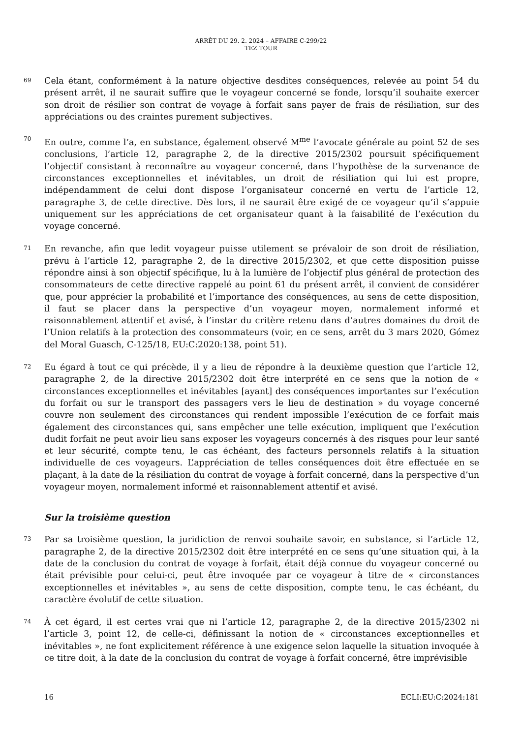ARRÊT DU 29. 2. 2024 – AFFAIRE C-299/22
TEZ TOUR
69
Cela étant, conformément à la nature objective desdites conséquences, relevée au point 54 du présent arrêt, il ne saurait suffire que le voyageur concerné se fonde, lorsqu’il souhaite exercer son droit de résilier son contrat de voyage à forfait sans payer de frais de résiliation, sur des appréciations ou des craintes purement subjectives.
70
En outre, comme l’a, en substance, également observé M<sup>me</sup> l’avocate générale au point 52 de ses conclusions, l’article 12, paragraphe 2, de la directive 2015/2302 poursuit spécifiquement l’objectif consistant à reconnaître au voyageur concerné, dans l’hypothèse de la survenance de circonstances exceptionnelles et inévitables, un droit de résiliation qui lui est propre, indépendamment de celui dont dispose l’organisateur concerné en vertu de l’article 12, paragraphe 3, de cette directive. Dès lors, il ne saurait être exigé de ce voyageur qu’il s’appuie uniquement sur les appréciations de cet organisateur quant à la faisabilité de l’exécution du voyage concerné.
71
En revanche, afin que ledit voyageur puisse utilement se prévaloir de son droit de résiliation, prévu à l’article 12, paragraphe 2, de la directive 2015/2302, et que cette disposition puisse répondre ainsi à son objectif spécifique, lu à la lumière de l’objectif plus général de protection des consommateurs de cette directive rappelé au point 61 du présent arrêt, il convient de considérer que, pour apprécier la probabilité et l’importance des conséquences, au sens de cette disposition, il faut se placer dans la perspective d’un voyageur moyen, normalement informé et raisonnablement attentif et avisé, à l’instar du critère retenu dans d’autres domaines du droit de l’Union relatifs à la protection des consommateurs (voir, en ce sens, arrêt du 3 mars 2020, Gómez del Moral Guasch, C-125/18, EU:C:2020:138, point 51).
72
Eu égard à tout ce qui précède, il y a lieu de répondre à la deuxième question que l’article 12, paragraphe 2, de la directive 2015/2302 doit être interprété en ce sens que la notion de « circonstances exceptionnelles et inévitables [ayant] des conséquences importantes sur l’exécution du forfait ou sur le transport des passagers vers le lieu de destination » du voyage concerné couvre non seulement des circonstances qui rendent impossible l’exécution de ce forfait mais également des circonstances qui, sans empêcher une telle exécution, impliquent que l’exécution dudit forfait ne peut avoir lieu sans exposer les voyageurs concernés à des risques pour leur santé et leur sécurité, compte tenu, le cas échéant, des facteurs personnels relatifs à la situation individuelle de ces voyageurs. L’appréciation de telles conséquences doit être effectuée en se plaçant, à la date de la résiliation du contrat de voyage à forfait concerné, dans la perspective d’un voyageur moyen, normalement informé et raisonnablement attentif et avisé.
Sur la troisième question
73
Par sa troisième question, la juridiction de renvoi souhaite savoir, en substance, si l’article 12, paragraphe 2, de la directive 2015/2302 doit être interprété en ce sens qu’une situation qui, à la date de la conclusion du contrat de voyage à forfait, était déjà connue du voyageur concerné ou était prévisible pour celui-ci, peut être invoquée par ce voyageur à titre de « circonstances exceptionnelles et inévitables », au sens de cette disposition, compte tenu, le cas échéant, du caractère évolutif de cette situation.
74
À cet égard, il est certes vrai que ni l’article 12, paragraphe 2, de la directive 2015/2302 ni l’article 3, point 12, de celle-ci, définissant la notion de « circonstances exceptionnelles et inévitables », ne font explicitement référence à une exigence selon laquelle la situation invoquée à ce titre doit, à la date de la conclusion du contrat de voyage à forfait concerné, être imprévisible
16 ECLI:EU:C:2024:181